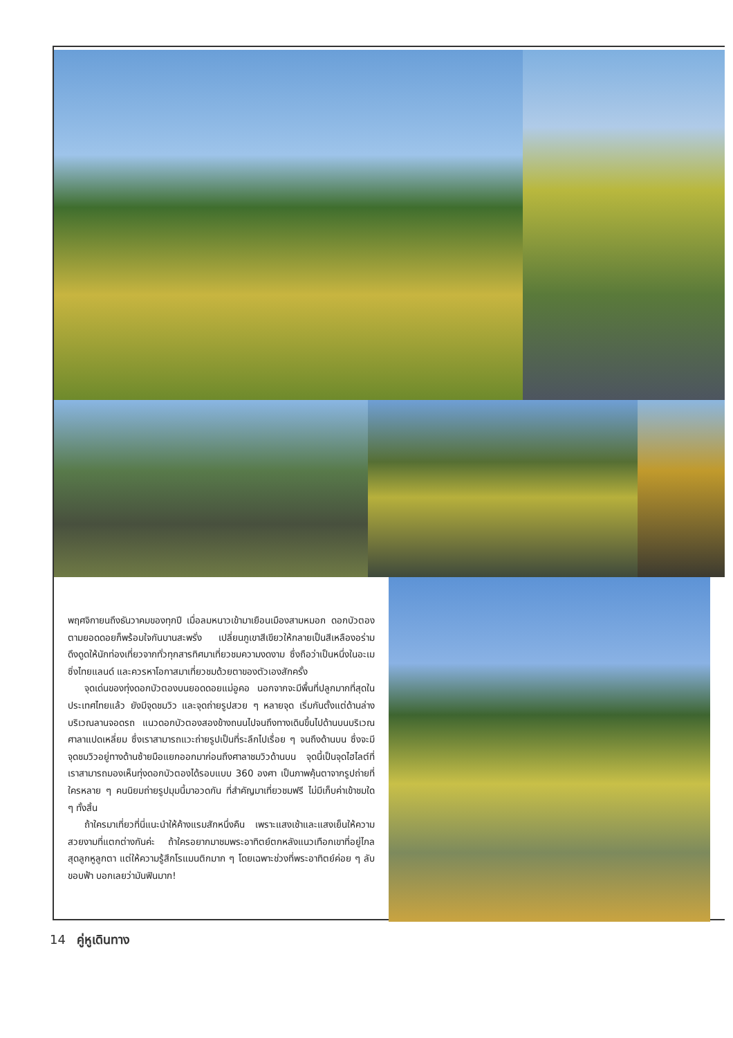พฤศจิกายนถึงธันวาคมของทุกปี เมื่อลมหนาวเข้ามาเยือนเมืองสามหมอก ดอกบัวตองตามยอดดอยก็พร้อมใจกันบานสะพรั่ง เปลี่ยนภูเขาสีเขียวให้กลายเป็นสีเหลืองอร่าม ดึงดูดให้นักท่องเที่ยวจากทั่วทุกสารทิศมาเที่ยวชมความงดงาม ซึ่งถือว่าเป็นหนึ่งในอะเมซิ่งไทยแลนด์ และควรหาโอกาสมาเที่ยวชมด้วยตาของตัวเองสักครั้ง
จุดเด่นของทุ่งดอกบัวตองบนยอดดอยแม่อูคอ นอกจากจะมีพื้นที่ปลูกมากที่สุดในประเทศไทยแล้ว ยังมีจุดชมวิว และจุดถ่ายรูปสวย ๆ หลายจุด เริ่มกันตั้งแต่ด้านล่างบริเวณลานจอดรถ แนวดอกบัวตองสองข้างถนนไปจนถึงทางเดินขึ้นไปด้านบนบริเวณศาลาแปดเหลี่ยม ซึ่งเราสามารถแวะถ่ายรูปเป็นที่ระลึกไปเรื่อย ๆ จนถึงด้านบน ซึ่งจะมีจุดชมวิวอยู่ทางด้านซ้ายมือแยกออกมาก่อนถึงศาลาชมวิวด้านบน จุดนี้เป็นจุดไฮไลต์ที่เราสามารถมองเห็นทุ่งดอกบัวตองได้รอบแบบ 360 องศา เป็นภาพคุ้นตาจากรูปถ่ายที่ใครหลาย ๆ คนนิยมถ่ายรูปมุมนี้มาอวดกัน ที่สำคัญมาเที่ยวชมฟรี ไม่มีเก็บค่าเข้าชมใด ๆ ทั้งสิ้น
ถ้าใครมาเที่ยวที่นี่แนะนำให้ค้างแรมสักหนึ่งคืน เพราะแสงเช้าและแสงเย็นให้ความสวยงามที่แตกต่างกันค่ะ ถ้าใครอยากมาชมพระอาทิตย์ตกหลังแนวเทือกเขาที่อยู่ไกลสุดลูกหูลูกตา แต่ให้ความรู้สึกโรแมนติกมาก ๆ โดยเฉพาะช่วงที่พระอาทิตย์ค่อย ๆ ลับขอบฟ้า บอกเลยว่ามันฟินมาก!
14 คู่หูเดินทาง